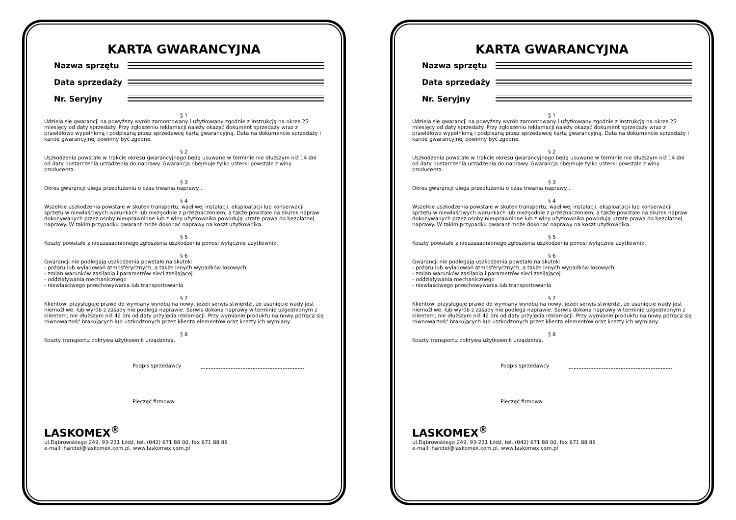KARTA GWARANCYJNA
Nazwa sprzętu
Data sprzedaży
Nr. Seryjny
§ 1
Udziela się gwarancji na powyższy wyrób zamontowany i użytkowany zgodnie z instrukcją na okres 25 miesięcy od daty sprzedaży. Przy zgłoszeniu reklamacji należy okazać dokument sprzedaży wraz z prawidłowo wypełnioną i podpisaną przez sprzedawcę kartą gwarancyjną. Data na dokumencie sprzedaży i karcie gwarancyjnej powinny być zgodne.
§ 2
Uszkodzenia powstałe w trakcie okresu gwarancyjnego będą usuwane w terminie nie dłuższym niż 14 dni od daty dostarczenia urządzenia do naprawy. Gwarancja obejmuje tylko usterki powstałe z winy producenta.
§ 3
Okres gwarancji ulega przedłużeniu o czas trwania naprawy .
§ 4
Wszelkie uszkodzenia powstałe w skutek transportu, wadliwej instalacji, eksploatacji lub konserwacji sprzętu w niewłaściwych warunkach lub niezgodnie z przeznaczeniem, a także powstałe na skutek napraw dokonywanych przez osoby nieuprawnione lub z winy użytkownika powodują utratę prawa do bezpłatnej naprawy. W takim przypadku gwarant może dokonać naprawy na koszt użytkownika.
§ 5
Koszty powstałe z nieuzasadnionego zgłoszenia uszkodzenia ponosi wyłącznie użytkownik.
§ 6
Gwarancji nie podlegają uszkodzenia powstałe na skutek:
- pożaru lub wyładowań atmosferycznych, a także innych wypadków losowych
- zmian warunków zasilania i parametrów sieci zasilającej
- oddziaływania mechanicznego
- niewłaściwego przechowywania lub transportowania
§ 7
Klientowi przysługuje prawo do wymiany wyrobu na nowy, jeżeli serwis stwierdzi, że usunięcie wady jest niemożliwe, lub wyrób z zasady nie podlega naprawie. Serwis dokona naprawy w terminie uzgodnionym z klientem, nie dłuższym niż 42 dni od daty przyjęcia reklamacji. Przy wymianie produktu na nowy potrąca się równowartość brakujących lub uszkodzonych przez klienta elementów oraz koszty ich wymiany.
§ 8
Koszty transportu pokrywa użytkownik urządzenia.
Podpis sprzedawcy
Pieczęć firmowa.
LASKOMEX<sup>®</sup>
ul.Dąbrowskiego 249, 93-231 Łódź, tel. (042) 671 88 00, fax 671 88 88
e-mail: handel@laskomex.com.pl, www.laskomex.com.pl
KARTA GWARANCYJNA
Nazwa sprzętu
Data sprzedaży
Nr. Seryjny
§ 1
Udziela się gwarancji na powyższy wyrób zamontowany i użytkowany zgodnie z instrukcją na okres 25 miesięcy od daty sprzedaży. Przy zgłoszeniu reklamacji należy okazać dokument sprzedaży wraz z prawidłowo wypełnioną i podpisaną przez sprzedawcę kartą gwarancyjną. Data na dokumencie sprzedaży i karcie gwarancyjnej powinny być zgodne.
§ 2
Uszkodzenia powstałe w trakcie okresu gwarancyjnego będą usuwane w terminie nie dłuższym niż 14 dni od daty dostarczenia urządzenia do naprawy. Gwarancja obejmuje tylko usterki powstałe z winy producenta.
§ 3
Okres gwarancji ulega przedłużeniu o czas trwania naprawy .
§ 4
Wszelkie uszkodzenia powstałe w skutek transportu, wadliwej instalacji, eksploatacji lub konserwacji sprzętu w niewłaściwych warunkach lub niezgodnie z przeznaczeniem, a także powstałe na skutek napraw dokonywanych przez osoby nieuprawnione lub z winy użytkownika powodują utratę prawa do bezpłatnej naprawy. W takim przypadku gwarant może dokonać naprawy na koszt użytkownika.
§ 5
Koszty powstałe z nieuzasadnionego zgłoszenia uszkodzenia ponosi wyłącznie użytkownik.
§ 6
Gwarancji nie podlegają uszkodzenia powstałe na skutek:
- pożaru lub wyładowań atmosferycznych, a także innych wypadków losowych
- zmian warunków zasilania i parametrów sieci zasilającej
- oddziaływania mechanicznego
- niewłaściwego przechowywania lub transportowania
§ 7
Klientowi przysługuje prawo do wymiany wyrobu na nowy, jeżeli serwis stwierdzi, że usunięcie wady jest niemożliwe, lub wyrób z zasady nie podlega naprawie. Serwis dokona naprawy w terminie uzgodnionym z klientem, nie dłuższym niż 42 dni od daty przyjęcia reklamacji. Przy wymianie produktu na nowy potrąca się równowartość brakujących lub uszkodzonych przez klienta elementów oraz koszty ich wymiany.
§ 8
Koszty transportu pokrywa użytkownik urządzenia.
Podpis sprzedawcy
Pieczęć firmowa.
LASKOMEX<sup>®</sup>
ul.Dąbrowskiego 249, 93-231 Łódź, tel. (042) 671 88 00, fax 671 88 88
e-mail: handel@laskomex.com.pl, www.laskomex.com.pl